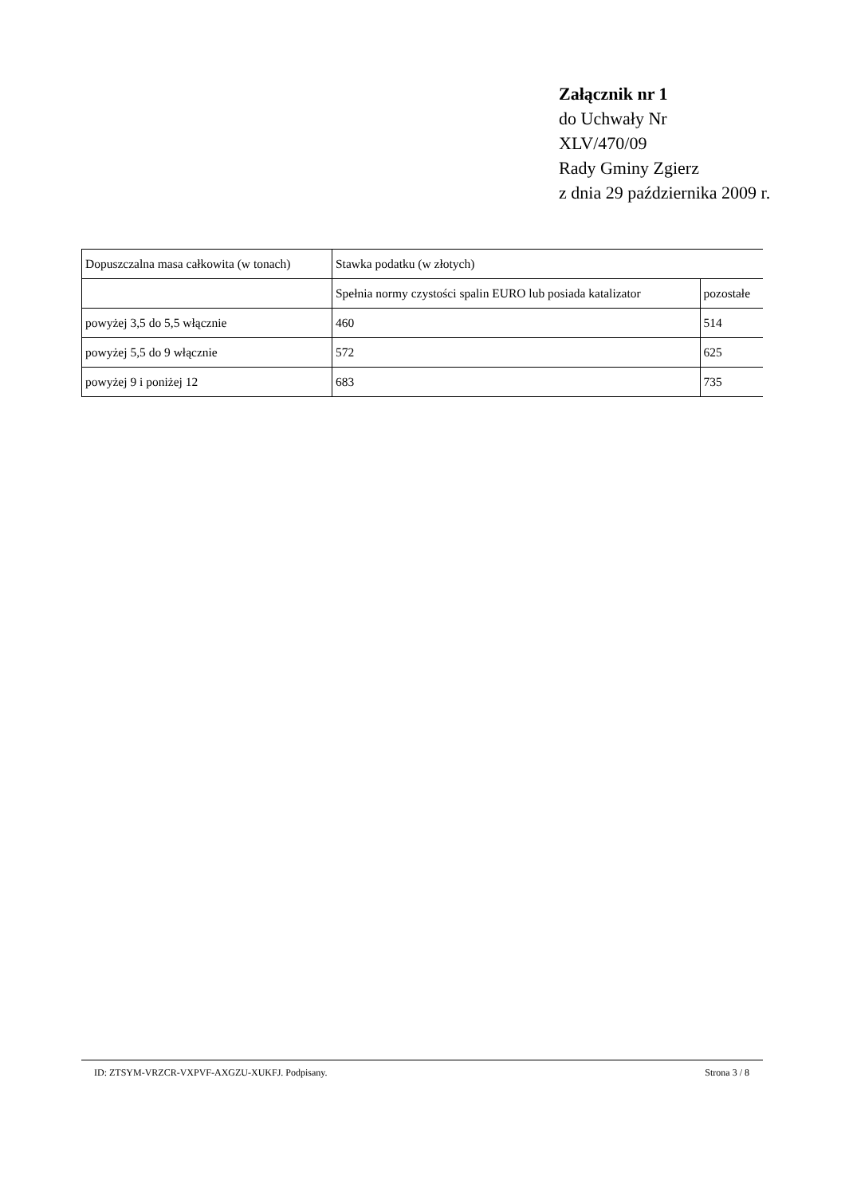Załącznik nr 1
do Uchwały Nr
XLV/470/09
Rady Gminy Zgierz
z dnia 29 października 2009 r.
| Dopuszczalna masa całkowita (w tonach) | Stawka podatku (w złotych) | |
| | Spełnia normy czystości spalin EURO lub posiada katalizator | pozostałe |
| powyżej 3,5 do 5,5 włącznie | 460 | 514 |
| powyżej 5,5 do 9 włącznie | 572 | 625 |
| powyżej 9 i poniżej 12 | 683 | 735 |
ID: ZTSYM-VRZCR-VXPVF-AXGZU-XUKFJ. Podpisany. Strona 3 / 8